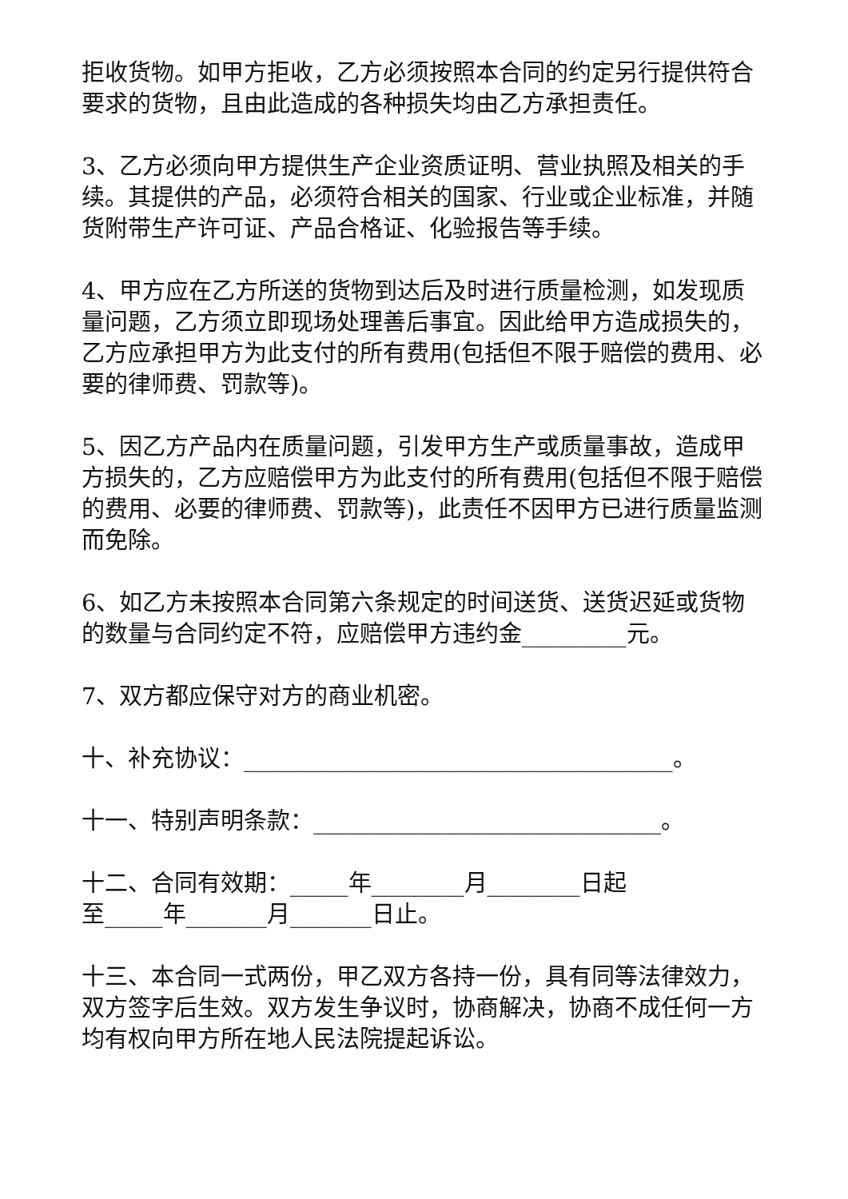拒收货物。如甲方拒收，乙方必须按照本合同的约定另行提供符合要求的货物，且由此造成的各种损失均由乙方承担责任。
3、乙方必须向甲方提供生产企业资质证明、营业执照及相关的手续。其提供的产品，必须符合相关的国家、行业或企业标准，并随货附带生产许可证、产品合格证、化验报告等手续。
4、甲方应在乙方所送的货物到达后及时进行质量检测，如发现质量问题，乙方须立即现场处理善后事宜。因此给甲方造成损失的，乙方应承担甲方为此支付的所有费用(包括但不限于赔偿的费用、必要的律师费、罚款等)。
5、因乙方产品内在质量问题，引发甲方生产或质量事故，造成甲方损失的，乙方应赔偿甲方为此支付的所有费用(包括但不限于赔偿的费用、必要的律师费、罚款等)，此责任不因甲方已进行质量监测而免除。
6、如乙方未按照本合同第六条规定的时间送货、送货迟延或货物的数量与合同约定不符，应赔偿甲方违约金_________元。
7、双方都应保守对方的商业机密。
十、补充协议：_____________________________________。
十一、特别声明条款：______________________________。
十二、合同有效期：_____年________月________日起
至_____年_______月_______日止。
十三、本合同一式两份，甲乙双方各持一份，具有同等法律效力，双方签字后生效。双方发生争议时，协商解决，协商不成任何一方均有权向甲方所在地人民法院提起诉讼。